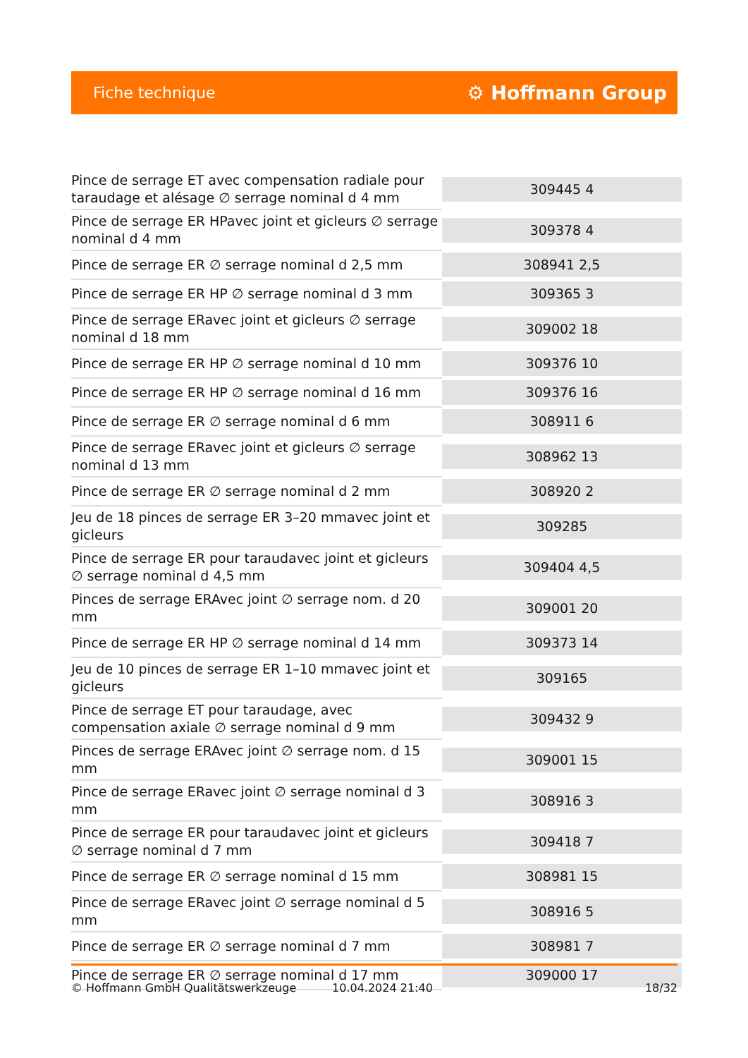Fiche technique
⚙ Hoffmann Group
| Pince de serrage ET avec compensation radiale pour taraudage et alésage ∅ serrage nominal d 4 mm | 309445 4 |
| Pince de serrage ER HPavec joint et gicleurs ∅ serrage nominal d 4 mm | 309378 4 |
| Pince de serrage ER ∅ serrage nominal d 2,5 mm | 308941 2,5 |
| Pince de serrage ER HP ∅ serrage nominal d 3 mm | 309365 3 |
| Pince de serrage ERavec joint et gicleurs ∅ serrage nominal d 18 mm | 309002 18 |
| Pince de serrage ER HP ∅ serrage nominal d 10 mm | 309376 10 |
| Pince de serrage ER HP ∅ serrage nominal d 16 mm | 309376 16 |
| Pince de serrage ER ∅ serrage nominal d 6 mm | 308911 6 |
| Pince de serrage ERavec joint et gicleurs ∅ serrage nominal d 13 mm | 308962 13 |
| Pince de serrage ER ∅ serrage nominal d 2 mm | 308920 2 |
| Jeu de 18 pinces de serrage ER 3–20 mmavec joint et gicleurs | 309285 |
| Pince de serrage ER pour taraudavec joint et gicleurs ∅ serrage nominal d 4,5 mm | 309404 4,5 |
| Pinces de serrage ERAvec joint ∅ serrage nom. d 20 mm | 309001 20 |
| Pince de serrage ER HP ∅ serrage nominal d 14 mm | 309373 14 |
| Jeu de 10 pinces de serrage ER 1–10 mmavec joint et gicleurs | 309165 |
| Pince de serrage ET pour taraudage, avec compensation axiale ∅ serrage nominal d 9 mm | 309432 9 |
| Pinces de serrage ERAvec joint ∅ serrage nom. d 15 mm | 309001 15 |
| Pince de serrage ERavec joint ∅ serrage nominal d 3 mm | 308916 3 |
| Pince de serrage ER pour taraudavec joint et gicleurs ∅ serrage nominal d 7 mm | 309418 7 |
| Pince de serrage ER ∅ serrage nominal d 15 mm | 308981 15 |
| Pince de serrage ERavec joint ∅ serrage nominal d 5 mm | 308916 5 |
| Pince de serrage ER ∅ serrage nominal d 7 mm | 308981 7 |
| Pince de serrage ER ∅ serrage nominal d 17 mm | 309000 17 |
© Hoffmann GmbH Qualitätswerkzeuge 10.04.2024 21:40 18/32